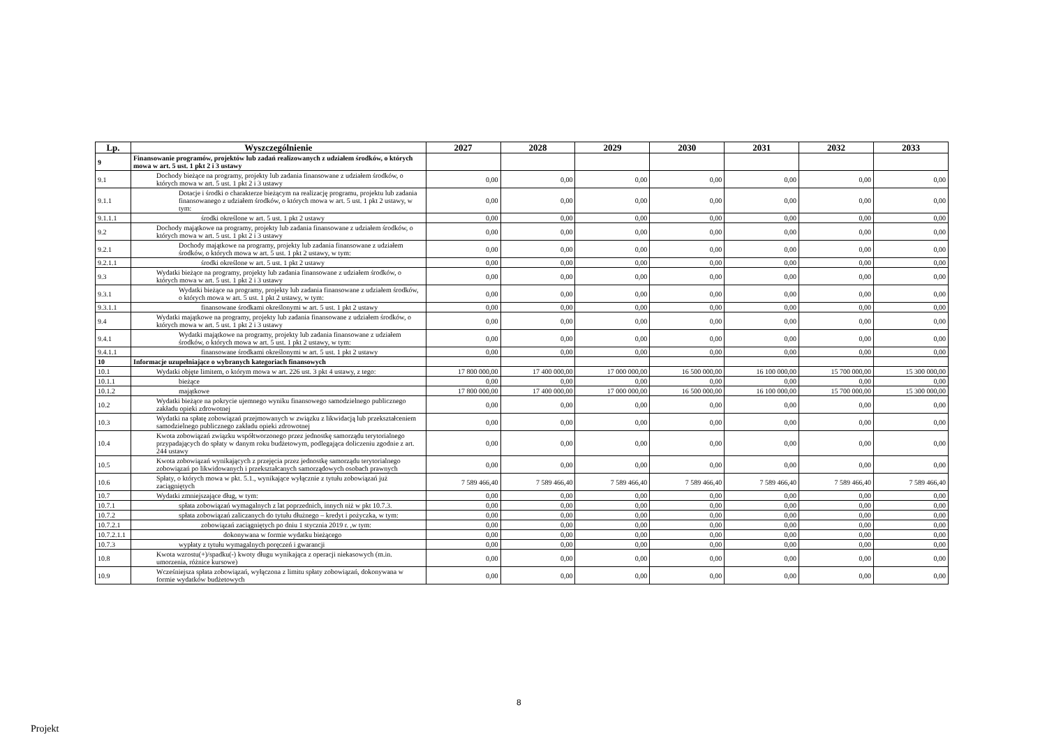| Lp. | Wyszczególnienie | 2027 | 2028 | 2029 | 2030 | 2031 | 2032 | 2033 |
| --- | --- | --- | --- | --- | --- | --- | --- | --- |
| 9 | Finansowanie programów, projektów lub zadań realizowanych z udziałem środków, o których mowa w art. 5 ust. 1 pkt 2 i 3 ustawy | | | | | | | |
| 9.1 | Dochody bieżące na programy, projekty lub zadania finansowane z udziałem środków, o których mowa w art. 5 ust. 1 pkt 2 i 3 ustawy | 0,00 | 0,00 | 0,00 | 0,00 | 0,00 | 0,00 | 0,00 |
| 9.1.1 | Dotacje i środki o charakterze bieżącym na realizację programu, projektu lub zadania finansowanego z udziałem środków, o których mowa w art. 5 ust. 1 pkt 2 ustawy, w tym: | 0,00 | 0,00 | 0,00 | 0,00 | 0,00 | 0,00 | 0,00 |
| 9.1.1.1 | środki określone w art. 5 ust. 1 pkt 2 ustawy | 0,00 | 0,00 | 0,00 | 0,00 | 0,00 | 0,00 | 0,00 |
| 9.2 | Dochody majątkowe na programy, projekty lub zadania finansowane z udziałem środków, o których mowa w art. 5 ust. 1 pkt 2 i 3 ustawy | 0,00 | 0,00 | 0,00 | 0,00 | 0,00 | 0,00 | 0,00 |
| 9.2.1 | Dochody majątkowe na programy, projekty lub zadania finansowane z udziałem środków, o których mowa w art. 5 ust. 1 pkt 2 ustawy, w tym: | 0,00 | 0,00 | 0,00 | 0,00 | 0,00 | 0,00 | 0,00 |
| 9.2.1.1 | środki określone w art. 5 ust. 1 pkt 2 ustawy | 0,00 | 0,00 | 0,00 | 0,00 | 0,00 | 0,00 | 0,00 |
| 9.3 | Wydatki bieżące na programy, projekty lub zadania finansowane z udziałem środków, o których mowa w art. 5 ust. 1 pkt 2 i 3 ustawy | 0,00 | 0,00 | 0,00 | 0,00 | 0,00 | 0,00 | 0,00 |
| 9.3.1 | Wydatki bieżące na programy, projekty lub zadania finansowane z udziałem środków, o których mowa w art. 5 ust. 1 pkt 2 ustawy, w tym: | 0,00 | 0,00 | 0,00 | 0,00 | 0,00 | 0,00 | 0,00 |
| 9.3.1.1 | finansowane środkami określonymi w art. 5 ust. 1 pkt 2 ustawy | 0,00 | 0,00 | 0,00 | 0,00 | 0,00 | 0,00 | 0,00 |
| 9.4 | Wydatki majątkowe na programy, projekty lub zadania finansowane z udziałem środków, o których mowa w art. 5 ust. 1 pkt 2 i 3 ustawy | 0,00 | 0,00 | 0,00 | 0,00 | 0,00 | 0,00 | 0,00 |
| 9.4.1 | Wydatki majątkowe na programy, projekty lub zadania finansowane z udziałem środków, o których mowa w art. 5 ust. 1 pkt 2 ustawy, w tym: | 0,00 | 0,00 | 0,00 | 0,00 | 0,00 | 0,00 | 0,00 |
| 9.4.1.1 | finansowane środkami określonymi w art. 5 ust. 1 pkt 2 ustawy | 0,00 | 0,00 | 0,00 | 0,00 | 0,00 | 0,00 | 0,00 |
| 10 | Informacje uzupełniające o wybranych kategoriach finansowych | | | | | | | |
| 10.1 | Wydatki objęte limitem, o którym mowa w art. 226 ust. 3 pkt 4 ustawy, z tego: | 17 800 000,00 | 17 400 000,00 | 17 000 000,00 | 16 500 000,00 | 16 100 000,00 | 15 700 000,00 | 15 300 000,00 |
| 10.1.1 | bieżące | 0,00 | 0,00 | 0,00 | 0,00 | 0,00 | 0,00 | 0,00 |
| 10.1.2 | majątkowe | 17 800 000,00 | 17 400 000,00 | 17 000 000,00 | 16 500 000,00 | 16 100 000,00 | 15 700 000,00 | 15 300 000,00 |
| 10.2 | Wydatki bieżące na pokrycie ujemnego wyniku finansowego samodzielnego publicznego zakładu opieki zdrowotnej | 0,00 | 0,00 | 0,00 | 0,00 | 0,00 | 0,00 | 0,00 |
| 10.3 | Wydatki na spłatę zobowiązań przejmowanych w związku z likwidacją lub przekształceniem samodzielnego publicznego zakładu opieki zdrowotnej | 0,00 | 0,00 | 0,00 | 0,00 | 0,00 | 0,00 | 0,00 |
| 10.4 | Kwota zobowiązań związku współtworzonego przez jednostkę samorządu terytorialnego przypadających do spłaty w danym roku budżetowym, podlegająca doliczeniu zgodnie z art. 244 ustawy | 0,00 | 0,00 | 0,00 | 0,00 | 0,00 | 0,00 | 0,00 |
| 10.5 | Kwota zobowiązań wynikających z przejęcia przez jednostkę samorządu terytorialnego zobowiązań po likwidowanych i przekształcanych samorządowych osobach prawnych | 0,00 | 0,00 | 0,00 | 0,00 | 0,00 | 0,00 | 0,00 |
| 10.6 | Spłaty, o których mowa w pkt. 5.1., wynikające wyłącznie z tytułu zobowiązań już zaciągniętych | 7 589 466,40 | 7 589 466,40 | 7 589 466,40 | 7 589 466,40 | 7 589 466,40 | 7 589 466,40 | 7 589 466,40 |
| 10.7 | Wydatki zmniejszające dług, w tym: | 0,00 | 0,00 | 0,00 | 0,00 | 0,00 | 0,00 | 0,00 |
| 10.7.1 | spłata zobowiązań wymagalnych z lat poprzednich, innych niż w pkt 10.7.3. | 0,00 | 0,00 | 0,00 | 0,00 | 0,00 | 0,00 | 0,00 |
| 10.7.2 | spłata zobowiązań zaliczanych do tytułu dłużnego – kredyt i pożyczka, w tym: | 0,00 | 0,00 | 0,00 | 0,00 | 0,00 | 0,00 | 0,00 |
| 10.7.2.1 | zobowiązań zaciągniętych po dniu 1 stycznia 2019 r. ,w tym: | 0,00 | 0,00 | 0,00 | 0,00 | 0,00 | 0,00 | 0,00 |
| 10.7.2.1.1 | dokonywana w formie wydatku bieżącego | 0,00 | 0,00 | 0,00 | 0,00 | 0,00 | 0,00 | 0,00 |
| 10.7.3 | wypłaty z tytułu wymagalnych poręczeń i gwarancji | 0,00 | 0,00 | 0,00 | 0,00 | 0,00 | 0,00 | 0,00 |
| 10.8 | Kwota wzrostu(+)/spadku(-) kwoty długu wynikająca z operacji niekasowych (m.in. umorzenia, różnice kursowe) | 0,00 | 0,00 | 0,00 | 0,00 | 0,00 | 0,00 | 0,00 |
| 10.9 | Wcześniejsza spłata zobowiązań, wyłączona z limitu spłaty zobowiązań, dokonywana w formie wydatków budżetowych | 0,00 | 0,00 | 0,00 | 0,00 | 0,00 | 0,00 | 0,00 |
8
Projekt